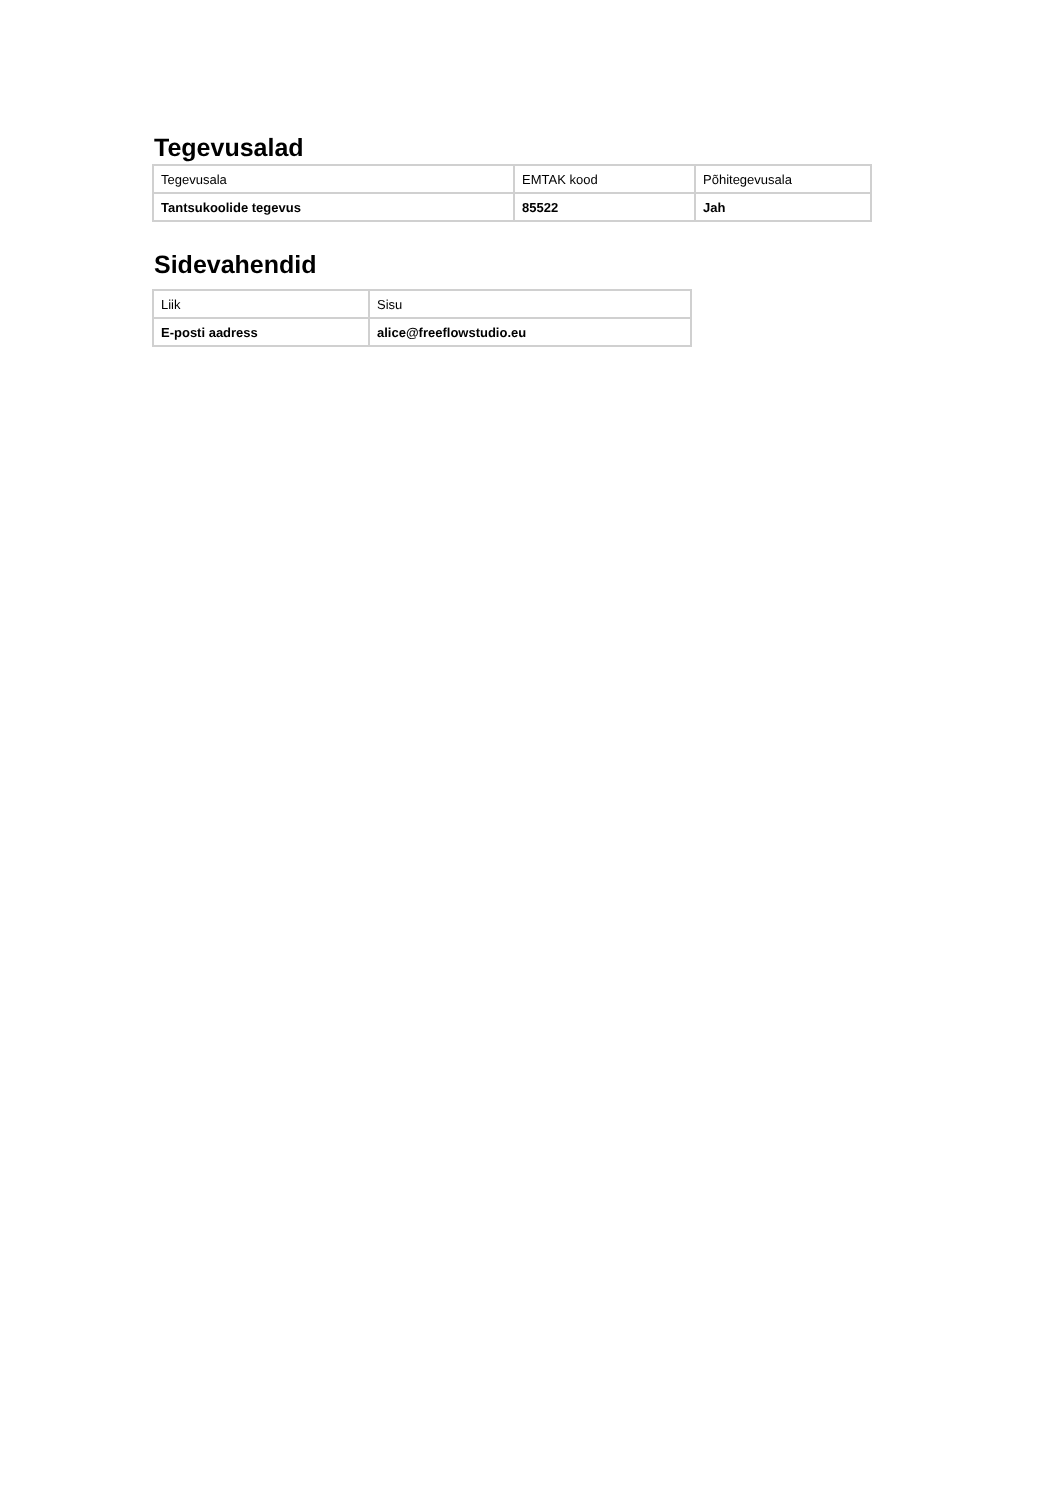Tegevusalad
| Tegevusala | EMTAK kood | Põhitegevusala |
| Tantsukoolide tegevus | 85522 | Jah |
Sidevahendid
| Liik | Sisu |
| E-posti aadress | alice@freeflowstudio.eu |